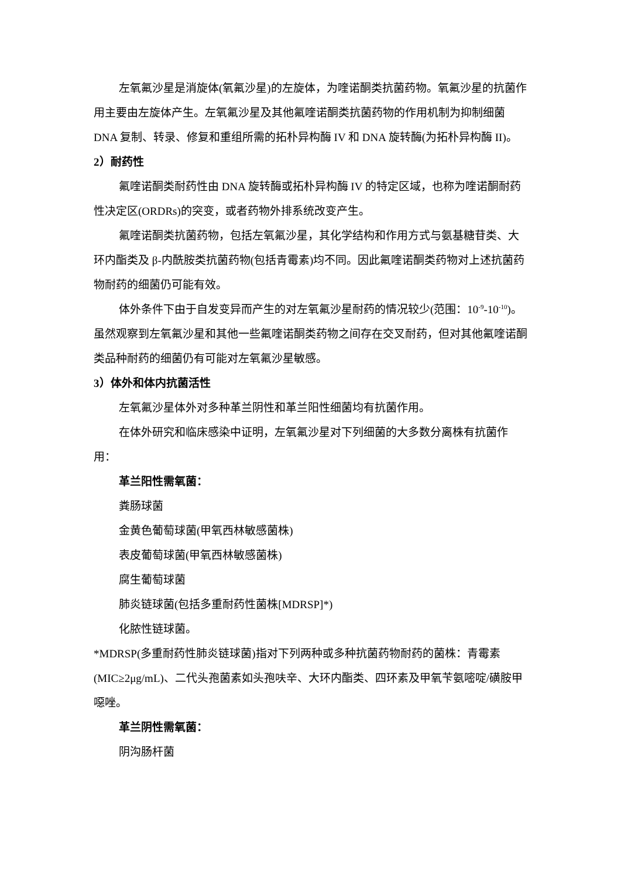左氧氟沙星是消旋体(氧氟沙星)的左旋体，为喹诺酮类抗菌药物。氧氟沙星的抗菌作用主要由左旋体产生。左氧氟沙星及其他氟喹诺酮类抗菌药物的作用机制为抑制细菌 DNA 复制、转录、修复和重组所需的拓朴异构酶 IV 和 DNA 旋转酶(为拓朴异构酶 II)。
2）耐药性
氟喹诺酮类耐药性由 DNA 旋转酶或拓朴异构酶 IV 的特定区域，也称为喹诺酮耐药性决定区(ORDRs)的突变，或者药物外排系统改变产生。
氟喹诺酮类抗菌药物，包括左氧氟沙星，其化学结构和作用方式与氨基糖苷类、大环内酯类及 β-内酰胺类抗菌药物(包括青霉素)均不同。因此氟喹诺酮类药物对上述抗菌药物耐药的细菌仍可能有效。
体外条件下由于自发变异而产生的对左氧氟沙星耐药的情况较少(范围：10<sup>-9</sup>-10<sup>-10</sup>)。虽然观察到左氧氟沙星和其他一些氟喹诺酮类药物之间存在交叉耐药，但对其他氟喹诺酮类品种耐药的细菌仍有可能对左氧氟沙星敏感。
3）体外和体内抗菌活性
左氧氟沙星体外对多种革兰阴性和革兰阳性细菌均有抗菌作用。
在体外研究和临床感染中证明，左氧氟沙星对下列细菌的大多数分离株有抗菌作用：
革兰阳性需氧菌：
粪肠球菌
金黄色葡萄球菌(甲氧西林敏感菌株)
表皮葡萄球菌(甲氧西林敏感菌株)
腐生葡萄球菌
肺炎链球菌(包括多重耐药性菌株[MDRSP]*)
化脓性链球菌。
*MDRSP(多重耐药性肺炎链球菌)指对下列两种或多种抗菌药物耐药的菌株：青霉素(MIC≥2μg/mL)、二代头孢菌素如头孢呋辛、大环内酯类、四环素及甲氧苄氨嘧啶/磺胺甲噁唑。
革兰阴性需氧菌：
阴沟肠杆菌